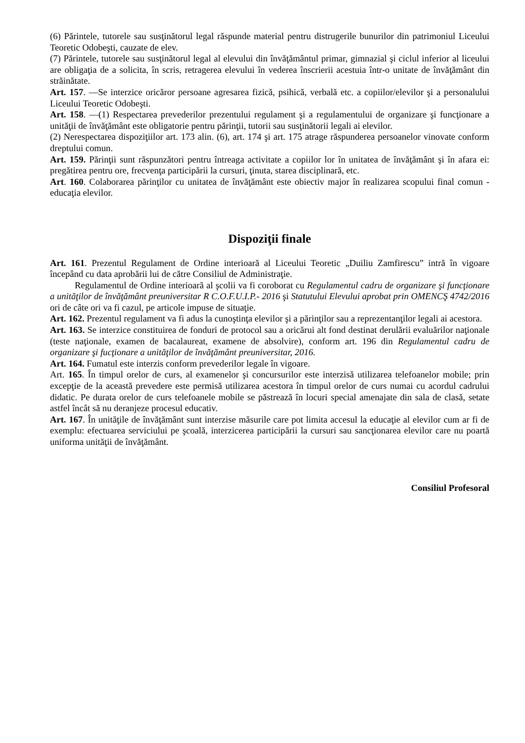(6) Părintele, tutorele sau susţinătorul legal răspunde material pentru distrugerile bunurilor din patrimoniul Liceului Teoretic Odobeşti, cauzate de elev.
(7) Părintele, tutorele sau susţinătorul legal al elevului din învăţământul primar, gimnazial şi ciclul inferior al liceului are obligaţia de a solicita, în scris, retragerea elevului în vederea înscrierii acestuia într-o unitate de învăţământ din străinătate.
Art. 157. —Se interzice oricăror persoane agresarea fizică, psihică, verbală etc. a copiilor/elevilor şi a personalului Liceului Teoretic Odobeşti.
Art. 158. —(1) Respectarea prevederilor prezentului regulament şi a regulamentului de organizare şi funcţionare a unităţii de învăţământ este obligatorie pentru părinţii, tutorii sau susţinătorii legali ai elevilor.
(2) Nerespectarea dispoziţiilor art. 173 alin. (6), art. 174 şi art. 175 atrage răspunderea persoanelor vinovate conform dreptului comun.
Art. 159. Părinţii sunt răspunzători pentru întreaga activitate a copiilor lor în unitatea de învăţământ şi în afara ei: pregătirea pentru ore, frecvenţa participării la cursuri, ţinuta, starea disciplinară, etc.
Art. 160. Colaborarea părinţilor cu unitatea de învăţământ este obiectiv major în realizarea scopului final comun - educaţia elevilor.
Dispoziţii finale
Art. 161. Prezentul Regulament de Ordine interioară al Liceului Teoretic „Duiliu Zamfirescu” intră în vigoare începând cu data aprobării lui de către Consiliul de Administraţie.
Regulamentul de Ordine interioară al şcolii va fi coroborat cu Regulamentul cadru de organizare şi funcţionare a unităţilor de învăţământ preuniversitar R C.O.F.U.I.P.- 2016 şi Statutului Elevului aprobat prin OMENCŞ 4742/2016 ori de câte ori va fi cazul, pe articole impuse de situaţie.
Art. 162. Prezentul regulament va fi adus la cunoştinţa elevilor şi a părinţilor sau a reprezentanţilor legali ai acestora.
Art. 163. Se interzice constituirea de fonduri de protocol sau a oricărui alt fond destinat derulării evaluărilor naţionale (teste naţionale, examen de bacalaureat, examene de absolvire), conform art. 196 din Regulamentul cadru de organizare şi fucţionare a unităţilor de învăţământ preuniversitar, 2016.
Art. 164. Fumatul este interzis conform prevederilor legale în vigoare.
Art. 165. În timpul orelor de curs, al examenelor şi concursurilor este interzisă utilizarea telefoanelor mobile; prin excepţie de la această prevedere este permisă utilizarea acestora în timpul orelor de curs numai cu acordul cadrului didatic. Pe durata orelor de curs telefoanele mobile se păstrează în locuri special amenajate din sala de clasă, setate astfel încât să nu deranjeze procesul educativ.
Art. 167. În unităţile de învăţământ sunt interzise măsurile care pot limita accesul la educaţie al elevilor cum ar fi de exemplu: efectuarea serviciului pe şcoală, interzicerea participării la cursuri sau sancţionarea elevilor care nu poartă uniforma unităţii de învăţământ.
Consiliul Profesoral